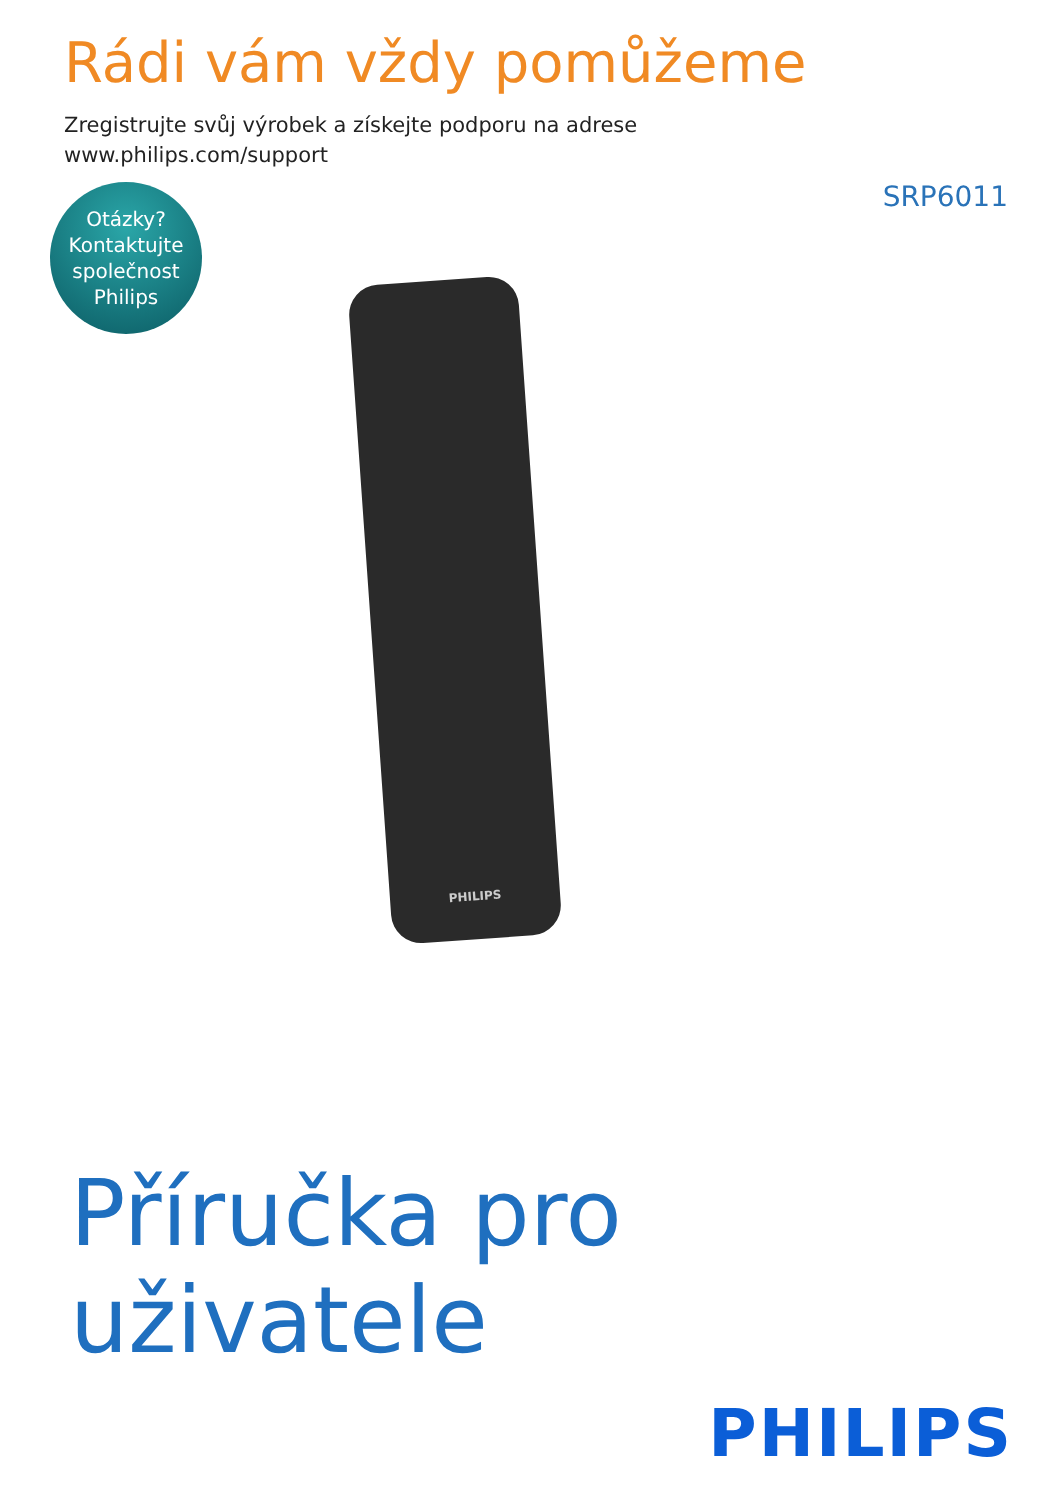Rádi vám vždy pomůžeme
Zregistrujte svůj výrobek a získejte podporu na adrese
www.philips.com/support
Otázky?
Kontaktujte
společnost
Philips
SRP6011
PHILIPS
Příručka pro uživatele
PHILIPS